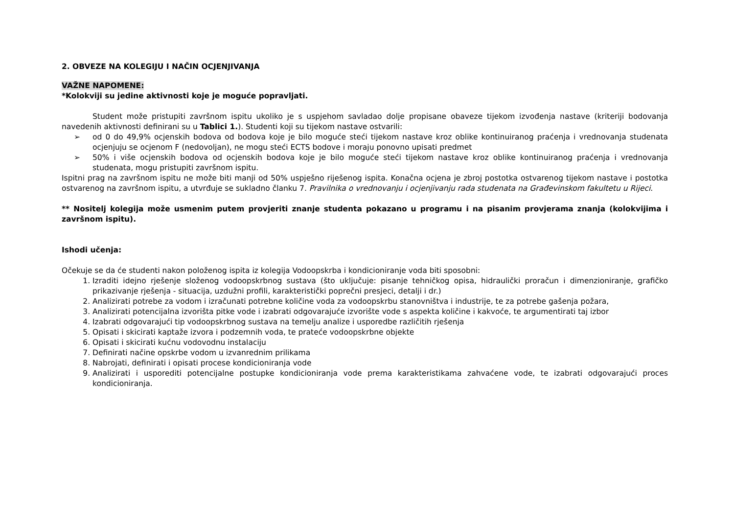2. OBVEZE NA KOLEGIJU I NAČIN OCJENJIVANJA
VAŽNE NAPOMENE:
*Kolokviji su jedine aktivnosti koje je moguće popravljati.
Student može pristupiti završnom ispitu ukoliko je s uspjehom savladao dolje propisane obaveze tijekom izvođenja nastave (kriteriji bodovanja navedenih aktivnosti definirani su u Tablici 1.). Studenti koji su tijekom nastave ostvarili:
➢ od 0 do 49,9% ocjenskih bodova od bodova koje je bilo moguće steći tijekom nastave kroz oblike kontinuiranog praćenja i vrednovanja studenata ocjenjuju se ocjenom F (nedovoljan), ne mogu steći ECTS bodove i moraju ponovno upisati predmet
➢ 50% i više ocjenskih bodova od ocjenskih bodova koje je bilo moguće steći tijekom nastave kroz oblike kontinuiranog praćenja i vrednovanja studenata, mogu pristupiti završnom ispitu.
Ispitni prag na završnom ispitu ne može biti manji od 50% uspješno riješenog ispita. Konačna ocjena je zbroj postotka ostvarenog tijekom nastave i postotka ostvarenog na završnom ispitu, a utvrđuje se sukladno članku 7. Pravilnika o vrednovanju i ocjenjivanju rada studenata na Građevinskom fakultetu u Rijeci.
** Nositelj kolegija može usmenim putem provjeriti znanje studenta pokazano u programu i na pisanim provjerama znanja (kolokvijima i završnom ispitu).
Ishodi učenja:
Očekuje se da će studenti nakon položenog ispita iz kolegija Vodoopskrba i kondicioniranje voda biti sposobni:
1. Izraditi idejno rješenje složenog vodoopskrbnog sustava (što uključuje: pisanje tehničkog opisa, hidraulički proračun i dimenzioniranje, grafičko prikazivanje rješenja - situacija, uzdužni profili, karakteristički poprečni presjeci, detalji i dr.)
2. Analizirati potrebe za vodom i izračunati potrebne količine voda za vodoopskrbu stanovništva i industrije, te za potrebe gašenja požara,
3. Analizirati potencijalna izvorišta pitke vode i izabrati odgovarajuće izvorište vode s aspekta količine i kakvoće, te argumentirati taj izbor
4. Izabrati odgovarajući tip vodoopskrbnog sustava na temelju analize i usporedbe različitih rješenja
5. Opisati i skicirati kaptaže izvora i podzemnih voda, te prateće vodoopskrbne objekte
6. Opisati i skicirati kućnu vodovodnu instalaciju
7. Definirati načine opskrbe vodom u izvanrednim prilikama
8. Nabrojati, definirati i opisati procese kondicioniranja vode
9. Analizirati i usporediti potencijalne postupke kondicioniranja vode prema karakteristikama zahvaćene vode, te izabrati odgovarajući proces kondicioniranja.